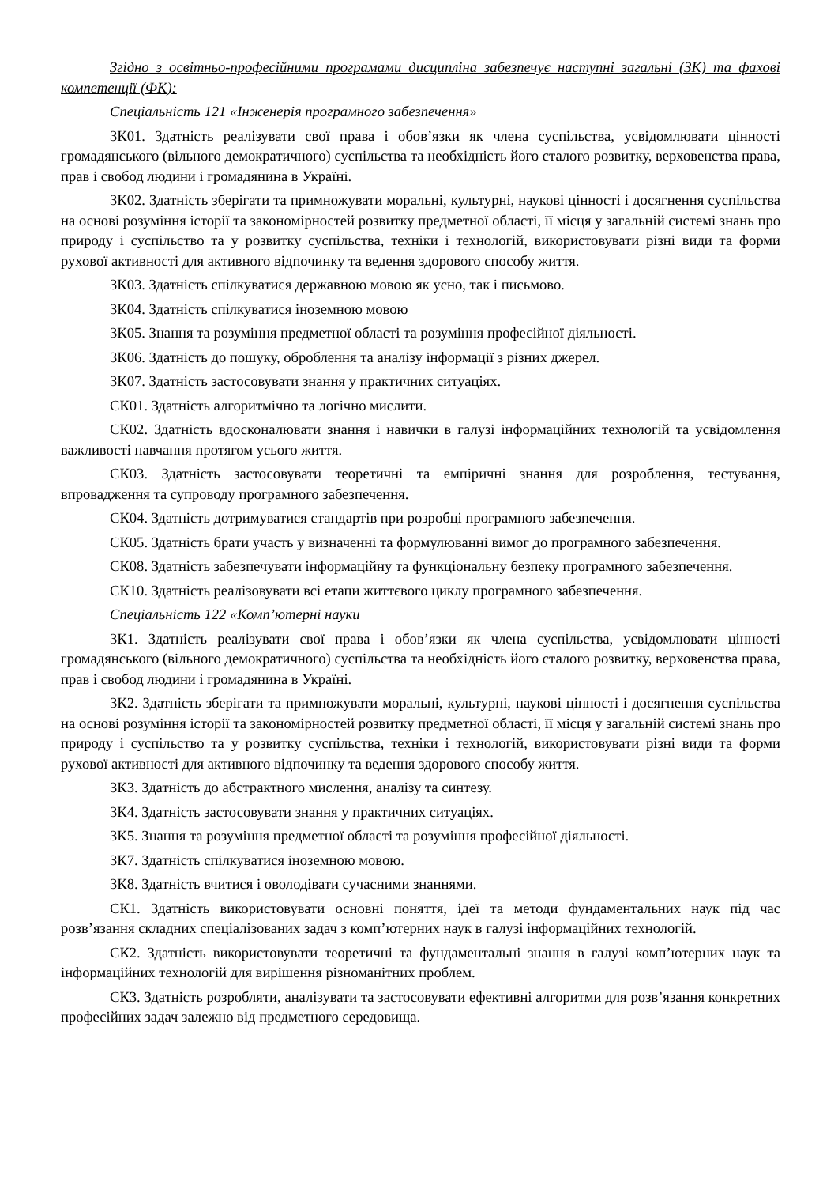Згідно з освітньо-професійними програмами дисципліна забезпечує наступні загальні (ЗК) та фахові компетенції (ФК):
Спеціальність 121 «Інженерія програмного забезпечення»
ЗК01. Здатність реалізувати свої права і обов’язки як члена суспільства, усвідомлювати цінності громадянського (вільного демократичного) суспільства та необхідність його сталого розвитку, верховенства права, прав і свобод людини і громадянина в Україні.
ЗК02. Здатність зберігати та примножувати моральні, культурні, наукові цінності і досягнення суспільства на основі розуміння історії та закономірностей розвитку предметної області, її місця у загальній системі знань про природу і суспільство та у розвитку суспільства, техніки і технологій, використовувати різні види та форми рухової активності для активного відпочинку та ведення здорового способу життя.
ЗК03. Здатність спілкуватися державною мовою як усно, так і письмово.
ЗК04. Здатність спілкуватися іноземною мовою
ЗК05. Знання та розуміння предметної області та розуміння професійної діяльності.
ЗК06. Здатність до пошуку, оброблення та аналізу інформації з різних джерел.
ЗК07. Здатність застосовувати знання у практичних ситуаціях.
СК01. Здатність алгоритмічно та логічно мислити.
СК02. Здатність вдосконалювати знання і навички в галузі інформаційних технологій та усвідомлення важливості навчання протягом усього життя.
СК03. Здатність застосовувати теоретичні та емпіричні знання для розроблення, тестування, впровадження та супроводу програмного забезпечення.
СК04. Здатність дотримуватися стандартів при розробці програмного забезпечення.
СК05. Здатність брати участь у визначенні та формулюванні вимог до програмного забезпечення.
СК08. Здатність забезпечувати інформаційну та функціональну безпеку програмного забезпечення.
СК10. Здатність реалізовувати всі етапи життєвого циклу програмного забезпечення.
Спеціальність 122 «Комп’ютерні науки
ЗК1. Здатність реалізувати свої права і обов’язки як члена суспільства, усвідомлювати цінності громадянського (вільного демократичного) суспільства та необхідність його сталого розвитку, верховенства права, прав і свобод людини і громадянина в Україні.
ЗК2. Здатність зберігати та примножувати моральні, культурні, наукові цінності і досягнення суспільства на основі розуміння історії та закономірностей розвитку предметної області, її місця у загальній системі знань про природу і суспільство та у розвитку суспільства, техніки і технологій, використовувати різні види та форми рухової активності для активного відпочинку та ведення здорового способу життя.
ЗК3. Здатність до абстрактного мислення, аналізу та синтезу.
ЗК4. Здатність застосовувати знання у практичних ситуаціях.
ЗК5. Знання та розуміння предметної області та розуміння професійної діяльності.
ЗК7. Здатність спілкуватися іноземною мовою.
ЗК8. Здатність вчитися і оволодівати сучасними знаннями.
СК1. Здатність використовувати основні поняття, ідеї та методи фундаментальних наук під час розв’язання складних спеціалізованих задач з комп’ютерних наук в галузі інформаційних технологій.
СК2. Здатність використовувати теоретичні та фундаментальні знання в галузі комп’ютерних наук та інформаційних технологій для вирішення різноманітних проблем.
СК3. Здатність розробляти, аналізувати та застосовувати ефективні алгоритми для розв’язання конкретних професійних задач залежно від предметного середовища.